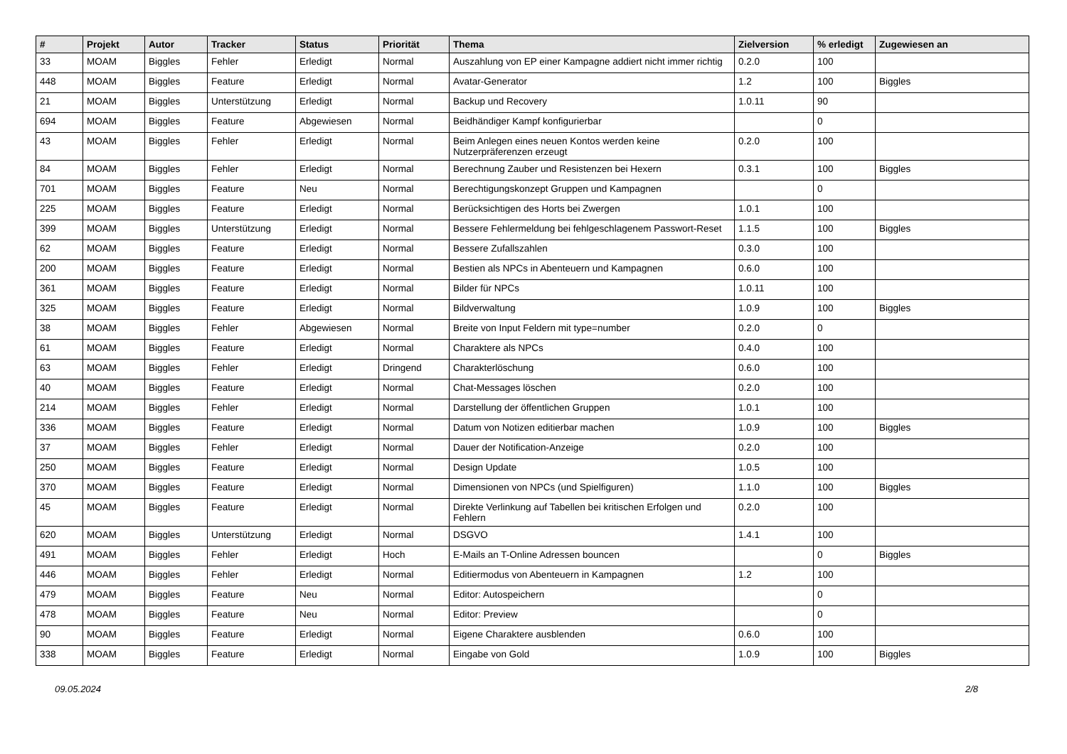| # | Projekt | Autor | Tracker | Status | Priorität | Thema | Zielversion | % erledigt | Zugewiesen an |
| --- | --- | --- | --- | --- | --- | --- | --- | --- | --- |
| 33 | MOAM | Biggles | Fehler | Erledigt | Normal | Auszahlung von EP einer Kampagne addiert nicht immer richtig | 0.2.0 | 100 | |
| 448 | MOAM | Biggles | Feature | Erledigt | Normal | Avatar-Generator | 1.2 | 100 | Biggles |
| 21 | MOAM | Biggles | Unterstützung | Erledigt | Normal | Backup und Recovery | 1.0.11 | 90 | |
| 694 | MOAM | Biggles | Feature | Abgewiesen | Normal | Beidhändiger Kampf konfigurierbar | | 0 | |
| 43 | MOAM | Biggles | Fehler | Erledigt | Normal | Beim Anlegen eines neuen Kontos werden keine Nutzerpräferenzen erzeugt | 0.2.0 | 100 | |
| 84 | MOAM | Biggles | Fehler | Erledigt | Normal | Berechnung Zauber und Resistenzen bei Hexern | 0.3.1 | 100 | Biggles |
| 701 | MOAM | Biggles | Feature | Neu | Normal | Berechtigungskonzept Gruppen und Kampagnen | | 0 | |
| 225 | MOAM | Biggles | Feature | Erledigt | Normal | Berücksichtigen des Horts bei Zwergen | 1.0.1 | 100 | |
| 399 | MOAM | Biggles | Unterstützung | Erledigt | Normal | Bessere Fehlermeldung bei fehlgeschlagenem Passwort-Reset | 1.1.5 | 100 | Biggles |
| 62 | MOAM | Biggles | Feature | Erledigt | Normal | Bessere Zufallszahlen | 0.3.0 | 100 | |
| 200 | MOAM | Biggles | Feature | Erledigt | Normal | Bestien als NPCs in Abenteuern und Kampagnen | 0.6.0 | 100 | |
| 361 | MOAM | Biggles | Feature | Erledigt | Normal | Bilder für NPCs | 1.0.11 | 100 | |
| 325 | MOAM | Biggles | Feature | Erledigt | Normal | Bildverwaltung | 1.0.9 | 100 | Biggles |
| 38 | MOAM | Biggles | Fehler | Abgewiesen | Normal | Breite von Input Feldern mit type=number | 0.2.0 | 0 | |
| 61 | MOAM | Biggles | Feature | Erledigt | Normal | Charaktere als NPCs | 0.4.0 | 100 | |
| 63 | MOAM | Biggles | Fehler | Erledigt | Dringend | Charakterlöschung | 0.6.0 | 100 | |
| 40 | MOAM | Biggles | Feature | Erledigt | Normal | Chat-Messages löschen | 0.2.0 | 100 | |
| 214 | MOAM | Biggles | Fehler | Erledigt | Normal | Darstellung der öffentlichen Gruppen | 1.0.1 | 100 | |
| 336 | MOAM | Biggles | Feature | Erledigt | Normal | Datum von Notizen editierbar machen | 1.0.9 | 100 | Biggles |
| 37 | MOAM | Biggles | Fehler | Erledigt | Normal | Dauer der Notification-Anzeige | 0.2.0 | 100 | |
| 250 | MOAM | Biggles | Feature | Erledigt | Normal | Design Update | 1.0.5 | 100 | |
| 370 | MOAM | Biggles | Feature | Erledigt | Normal | Dimensionen von NPCs (und Spielfiguren) | 1.1.0 | 100 | Biggles |
| 45 | MOAM | Biggles | Feature | Erledigt | Normal | Direkte Verlinkung auf Tabellen bei kritischen Erfolgen und Fehlern | 0.2.0 | 100 | |
| 620 | MOAM | Biggles | Unterstützung | Erledigt | Normal | DSGVO | 1.4.1 | 100 | |
| 491 | MOAM | Biggles | Fehler | Erledigt | Hoch | E-Mails an T-Online Adressen bouncen | | 0 | Biggles |
| 446 | MOAM | Biggles | Fehler | Erledigt | Normal | Editiermodus von Abenteuern in Kampagnen | 1.2 | 100 | |
| 479 | MOAM | Biggles | Feature | Neu | Normal | Editor: Autospeichern | | 0 | |
| 478 | MOAM | Biggles | Feature | Neu | Normal | Editor: Preview | | 0 | |
| 90 | MOAM | Biggles | Feature | Erledigt | Normal | Eigene Charaktere ausblenden | 0.6.0 | 100 | |
| 338 | MOAM | Biggles | Feature | Erledigt | Normal | Eingabe von Gold | 1.0.9 | 100 | Biggles |
09.05.2024 2/8